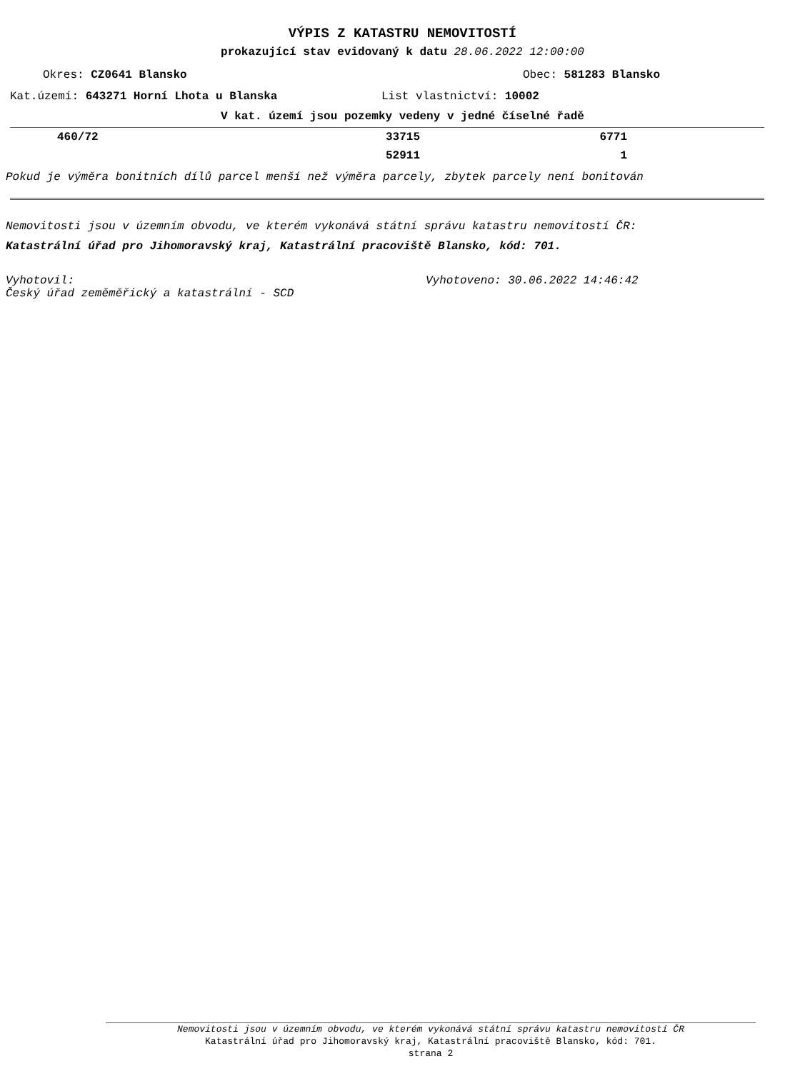VÝPIS Z KATASTRU NEMOVITOSTÍ
prokazující stav evidovaný k datu 28.06.2022 12:00:00
Okres: CZ0641 Blansko Obec: 581283 Blansko
Kat.území: 643271 Horní Lhota u Blanska List vlastnictví: 10002
V kat. území jsou pozemky vedeny v jedné číselné řadě
| 460/72 | 33715 | 6771 | |
| | 52911 | 1 | |
Pokud je výměra bonitních dílů parcel menší než výměra parcely, zbytek parcely není bonitován
Nemovitosti jsou v územním obvodu, ve kterém vykonává státní správu katastru nemovitostí ČR:
Katastrální úřad pro Jihomoravský kraj, Katastrální pracoviště Blansko, kód: 701.
Vyhotovil: Vyhotoveno: 30.06.2022 14:46:42
Český úřad zeměměřický a katastrální - SCD
Nemovitosti jsou v územním obvodu, ve kterém vykonává státní správu katastru nemovitostí ČR
Katastrální úřad pro Jihomoravský kraj, Katastrální pracoviště Blansko, kód: 701.
strana 2